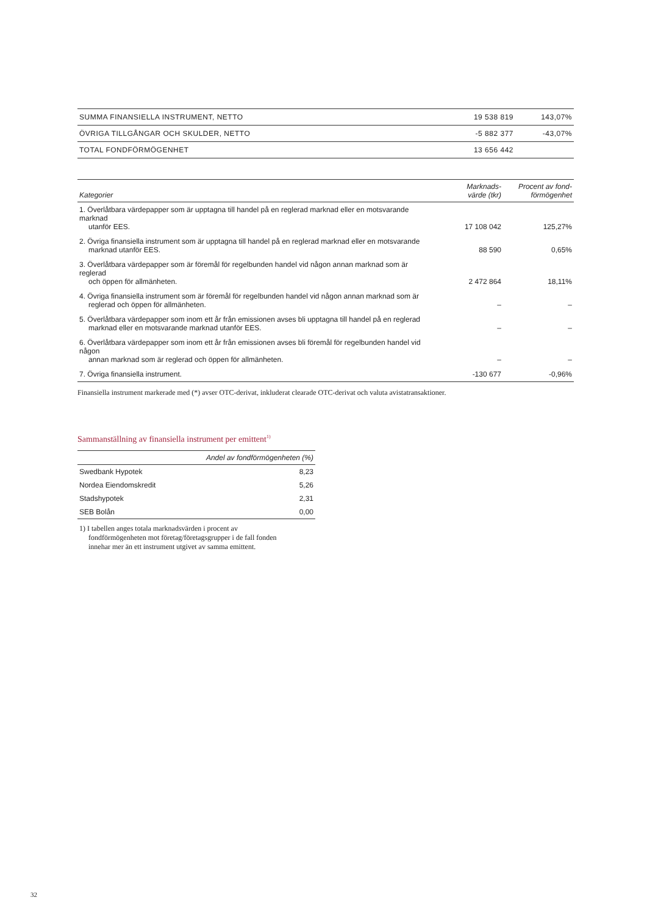| SUMMA FINANSIELLA INSTRUMENT, NETTO | 19 538 819 | 143,07% |
| ÖVRIGA TILLGÅNGAR OCH SKULDER, NETTO | -5 882 377 | -43,07% |
| TOTAL FONDFÖRMÖGENHET | 13 656 442 | |
| Kategorier | Marknads- värde (tkr) | Procent av fond- förmögenhet |
| --- | --- | --- |
| 1. Överlåtbara värdepapper som är upptagna till handel på en reglerad marknad eller en motsvarande marknad utanför EES. | 17 108 042 | 125,27% |
| 2. Övriga finansiella instrument som är upptagna till handel på en reglerad marknad eller en motsvarande marknad utanför EES. | 88 590 | 0,65% |
| 3. Överlåtbara värdepapper som är föremål för regelbunden handel vid någon annan marknad som är reglerad och öppen för allmänheten. | 2 472 864 | 18,11% |
| 4. Övriga finansiella instrument som är föremål för regelbunden handel vid någon annan marknad som är reglerad och öppen för allmänheten. | – | – |
| 5. Överlåtbara värdepapper som inom ett år från emissionen avses bli upptagna till handel på en reglerad marknad eller en motsvarande marknad utanför EES. | – | – |
| 6. Överlåtbara värdepapper som inom ett år från emissionen avses bli föremål för regelbunden handel vid någon annan marknad som är reglerad och öppen för allmänheten. | – | – |
| 7. Övriga finansiella instrument. | -130 677 | -0,96% |
Finansiella instrument markerade med (*) avser OTC-derivat, inkluderat clearade OTC-derivat och valuta avistatransaktioner.
Sammanställning av finansiella instrument per emittent<sup>1)</sup>
| Andel av fondförmögenheten (%) | |
| --- | --- |
| Swedbank Hypotek | 8,23 |
| Nordea Eiendomskredit | 5,26 |
| Stadshypotek | 2,31 |
| SEB Bolån | 0,00 |
1) I tabellen anges totala marknadsvärden i procent av
fondförmögenheten mot företag/företagsgrupper i de fall fonden innehar mer än ett instrument utgivet av samma emittent.
32